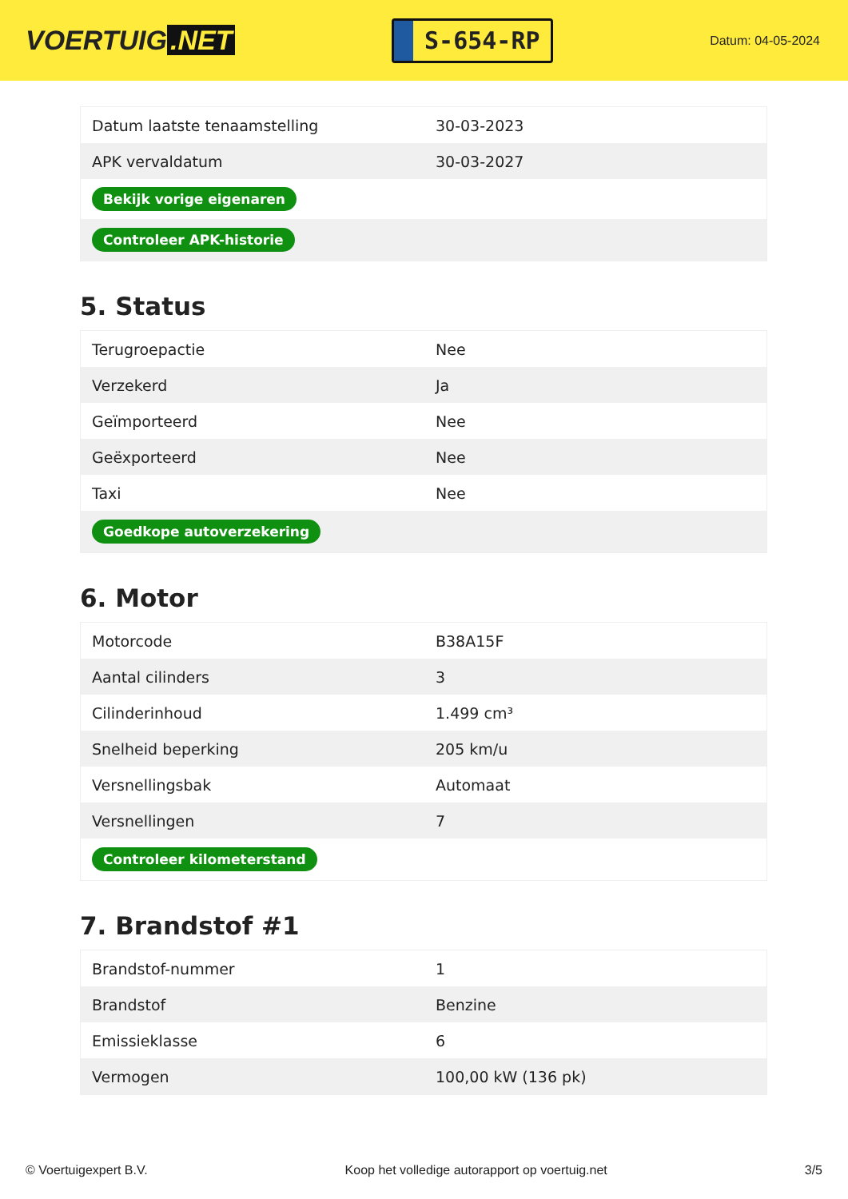VOERTUIG.NET
S-654-RP
Datum: 04-05-2024
| Datum laatste tenaamstelling | 30-03-2023 |
| APK vervaldatum | 30-03-2027 |
| Bekijk vorige eigenaren | |
| Controleer APK-historie | |
5. Status
| Terugroepactie | Nee |
| Verzekerd | Ja |
| Geïmporteerd | Nee |
| Geëxporteerd | Nee |
| Taxi | Nee |
| Goedkope autoverzekering | |
6. Motor
| Motorcode | B38A15F |
| Aantal cilinders | 3 |
| Cilinderinhoud | 1.499 cm³ |
| Snelheid beperking | 205 km/u |
| Versnellingsbak | Automaat |
| Versnellingen | 7 |
| Controleer kilometerstand | |
7. Brandstof #1
| Brandstof-nummer | 1 |
| Brandstof | Benzine |
| Emissieklasse | 6 |
| Vermogen | 100,00 kW (136 pk) |
© Voertuigexpert B.V. Koop het volledige autorapport op voertuig.net 3/5